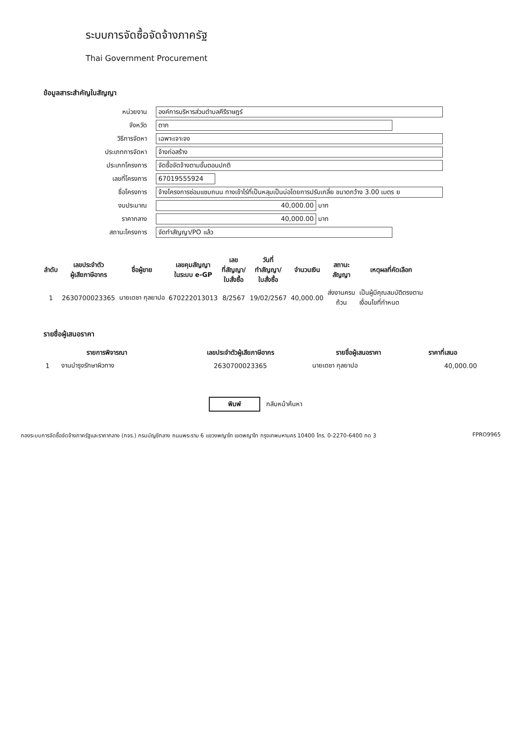ระบบการจัดซื้อจัดจ้างภาครัฐ
Thai Government Procurement
ข้อมูลสาระสำคัญในสัญญา
หน่วยงาน
องค์การบริหารส่วนตำบลคีรีราษฎร์
จังหวัด
ตาก
วิธีการจัดหา
เฉพาะเจาะจง
ประเภทการจัดหา
จ้างก่อสร้าง
ประเภทโครงการ
จัดซื้อจัดจ้างตามขั้นตอนปกติ
เลขที่โครงการ
67019555924
ชื่อโครงการ
จ้างโครงการซ่อมแซมถนน ทางเข้าไร่ที่เป็นหลุมเป็นบ่อโดยการปรับเกลี่ย ขนาดกว้าง 3.00 เมตร ย
งบประมาณ
40,000.00
บาท
ราคากลาง
40,000.00
บาท
สถานะโครงการ
จัดทำสัญญา/PO แล้ว
| ลำดับ | เลขประจำตัว ผู้เสียภาษีอากร | ชื่อผู้ขาย | เลขคุมสัญญา ในระบบ e-GP | เลข ที่สัญญา/ ใบสั่งซื้อ | วันที่ ทำสัญญา/ ใบสั่งซื้อ | จำนวนเงิน | สถานะ สัญญา | เหตุผลที่คัดเลือก |
| --- | --- | --- | --- | --- | --- | --- | --- | --- |
| 1 | 2630700023365 | นายเดชา กุลยาปอ | 670222013013 | 8/2567 | 19/02/2567 | 40,000.00 | ส่งงานครบ ถ้วน | เป็นผู้มีคุณสมบัติตรงตาม เงื่อนไขที่กำหนด |
รายชื่อผู้เสนอราคา
| รายการพิจารณา | | เลขประจำตัวผู้เสียภาษีอากร | รายชื่อผู้เสนอราคา | ราคาที่เสนอ |
| --- | --- | --- | --- | --- |
| 1 | งานบำรุงรักษาผิวทาง | 2630700023365 | นายเดชา กุลยาปอ | 40,000.00 |
พิมพ์ กลับหน้าค้นหา
กองระบบการจัดซื้อจัดจ้างภาครัฐและราคากลาง (กจร.) กรมบัญชีกลาง ถนนพระราม 6 แขวงพญาไท เขตพญาไท กรุงเทพมหานคร 10400 โทร. 0-2270-6400 กด 3 FPRO9965